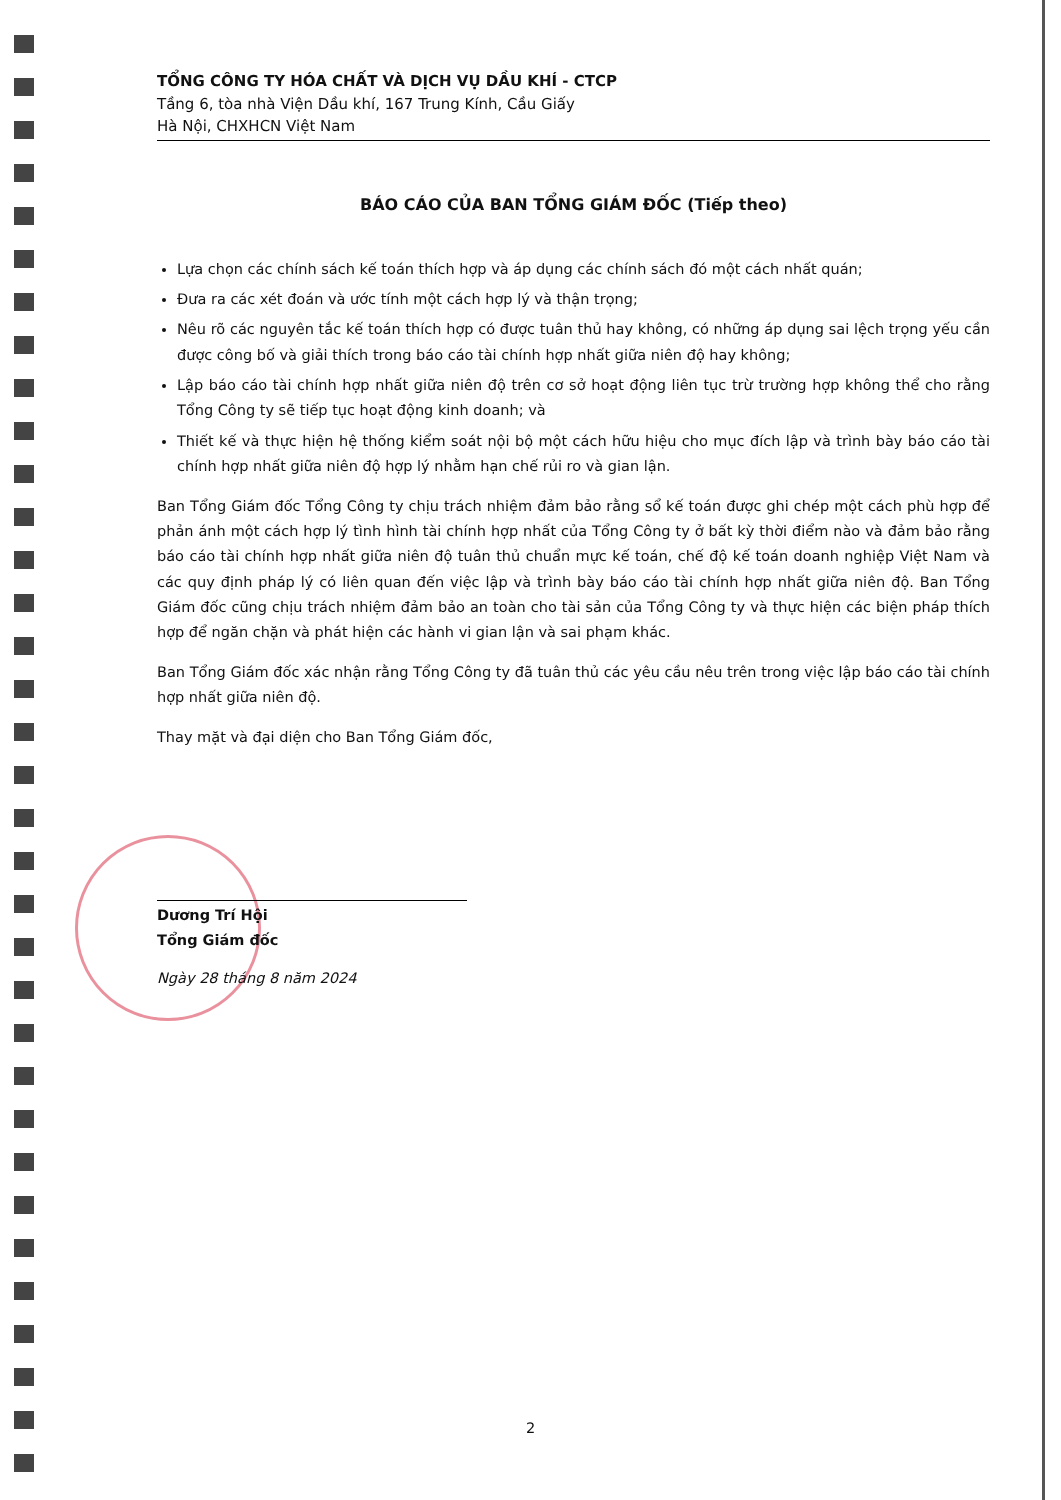TỔNG CÔNG TY HÓA CHẤT VÀ DỊCH VỤ DẦU KHÍ - CTCP
Tầng 6, tòa nhà Viện Dầu khí, 167 Trung Kính, Cầu Giấy
Hà Nội, CHXHCN Việt Nam
BÁO CÁO CỦA BAN TỔNG GIÁM ĐỐC (Tiếp theo)
Lựa chọn các chính sách kế toán thích hợp và áp dụng các chính sách đó một cách nhất quán;
Đưa ra các xét đoán và ước tính một cách hợp lý và thận trọng;
Nêu rõ các nguyên tắc kế toán thích hợp có được tuân thủ hay không, có những áp dụng sai lệch trọng yếu cần được công bố và giải thích trong báo cáo tài chính hợp nhất giữa niên độ hay không;
Lập báo cáo tài chính hợp nhất giữa niên độ trên cơ sở hoạt động liên tục trừ trường hợp không thể cho rằng Tổng Công ty sẽ tiếp tục hoạt động kinh doanh; và
Thiết kế và thực hiện hệ thống kiểm soát nội bộ một cách hữu hiệu cho mục đích lập và trình bày báo cáo tài chính hợp nhất giữa niên độ hợp lý nhằm hạn chế rủi ro và gian lận.
Ban Tổng Giám đốc Tổng Công ty chịu trách nhiệm đảm bảo rằng sổ kế toán được ghi chép một cách phù hợp để phản ánh một cách hợp lý tình hình tài chính hợp nhất của Tổng Công ty ở bất kỳ thời điểm nào và đảm bảo rằng báo cáo tài chính hợp nhất giữa niên độ tuân thủ chuẩn mực kế toán, chế độ kế toán doanh nghiệp Việt Nam và các quy định pháp lý có liên quan đến việc lập và trình bày báo cáo tài chính hợp nhất giữa niên độ. Ban Tổng Giám đốc cũng chịu trách nhiệm đảm bảo an toàn cho tài sản của Tổng Công ty và thực hiện các biện pháp thích hợp để ngăn chặn và phát hiện các hành vi gian lận và sai phạm khác.
Ban Tổng Giám đốc xác nhận rằng Tổng Công ty đã tuân thủ các yêu cầu nêu trên trong việc lập báo cáo tài chính hợp nhất giữa niên độ.
Thay mặt và đại diện cho Ban Tổng Giám đốc,
Dương Trí Hội
Tổng Giám đốc
Ngày 28 tháng 8 năm 2024
2